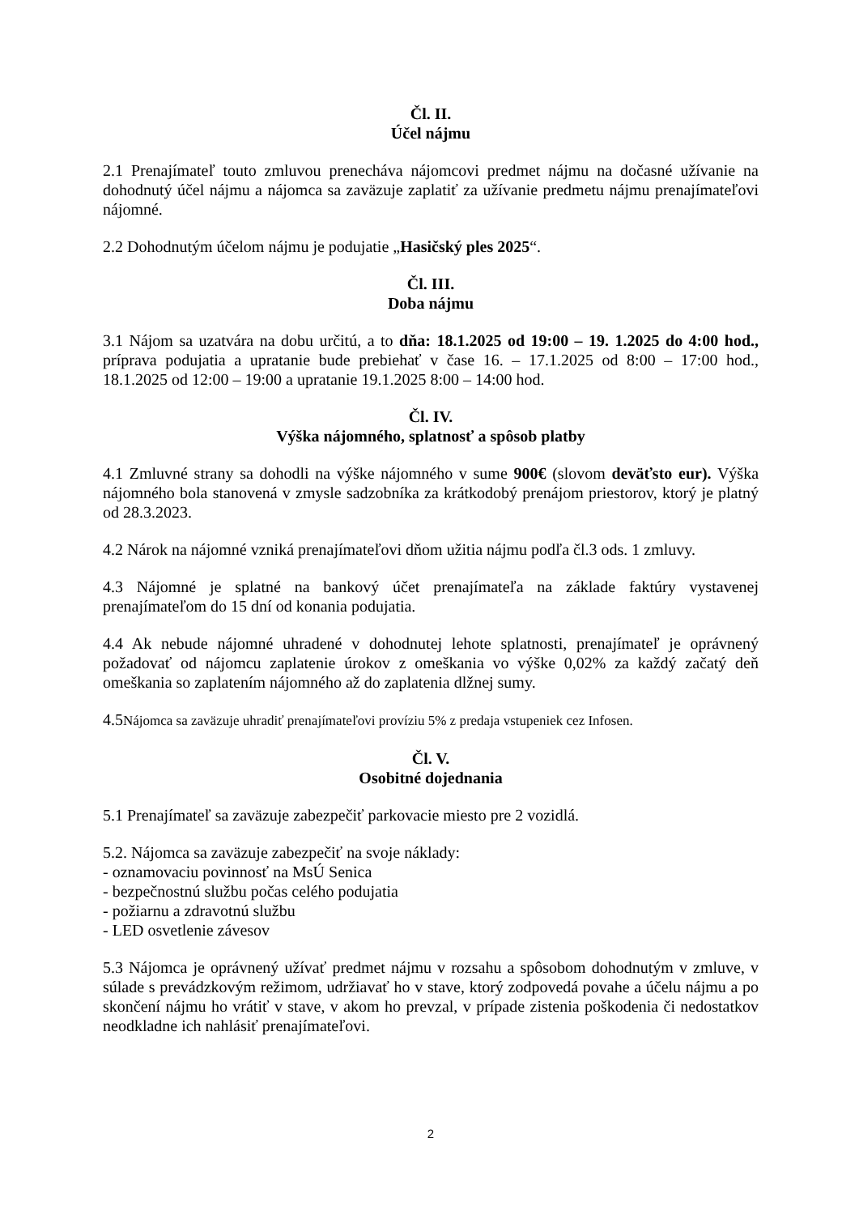Čl. II.
Účel nájmu
2.1 Prenajímateľ touto zmluvou prenecháva nájomcovi predmet nájmu na dočasné užívanie na dohodnutý účel nájmu a nájomca sa zaväzuje zaplatiť za užívanie predmetu nájmu prenajímateľovi nájomné.
2.2 Dohodnutým účelom nájmu je podujatie „Hasičský ples 2025“.
Čl. III.
Doba nájmu
3.1 Nájom sa uzatvára na dobu určitú, a to dňa: 18.1.2025 od 19:00 – 19. 1.2025 do 4:00 hod., príprava podujatia a upratanie bude prebiehať v čase 16. – 17.1.2025 od 8:00 – 17:00 hod., 18.1.2025 od 12:00 – 19:00 a upratanie 19.1.2025 8:00 – 14:00 hod.
Čl. IV.
Výška nájomného, splatnosť a spôsob platby
4.1 Zmluvné strany sa dohodli na výške nájomného v sume 900€ (slovom deväťsto eur). Výška nájomného bola stanovená v zmysle sadzobníka za krátkodobý prenájom priestorov, ktorý je platný od 28.3.2023.
4.2 Nárok na nájomné vzniká prenajímateľovi dňom užitia nájmu podľa čl.3 ods. 1 zmluvy.
4.3 Nájomné je splatné na bankový účet prenajímateľa na základe faktúry vystavenej prenajímateľom do 15 dní od konania podujatia.
4.4 Ak nebude nájomné uhradené v dohodnutej lehote splatnosti, prenajímateľ je oprávnený požadovať od nájomcu zaplatenie úrokov z omeškania vo výške 0,02% za každý začatý deň omeškania so zaplatením nájomného až do zaplatenia dlžnej sumy.
4.5Nájomca sa zaväzuje uhradiť prenajímateľovi províziu 5% z predaja vstupeniek cez Infosen.
Čl. V.
Osobitné dojednania
5.1 Prenajímateľ sa zaväzuje zabezpečiť parkovacie miesto pre 2 vozidlá.
5.2. Nájomca sa zaväzuje zabezpečiť na svoje náklady:
- oznamovaciu povinnosť na MsÚ Senica
- bezpečnostnú službu počas celého podujatia
- požiarnu a zdravotnú službu
- LED osvetlenie závesov
5.3 Nájomca je oprávnený užívať predmet nájmu v rozsahu a spôsobom dohodnutým v zmluve, v súlade s prevádzkovým režimom, udržiavať ho v stave, ktorý zodpovedá povahe a účelu nájmu a po skončení nájmu ho vrátiť v stave, v akom ho prevzal, v prípade zistenia poškodenia či nedostatkov neodkladne ich nahlásiť prenajímateľovi.
2